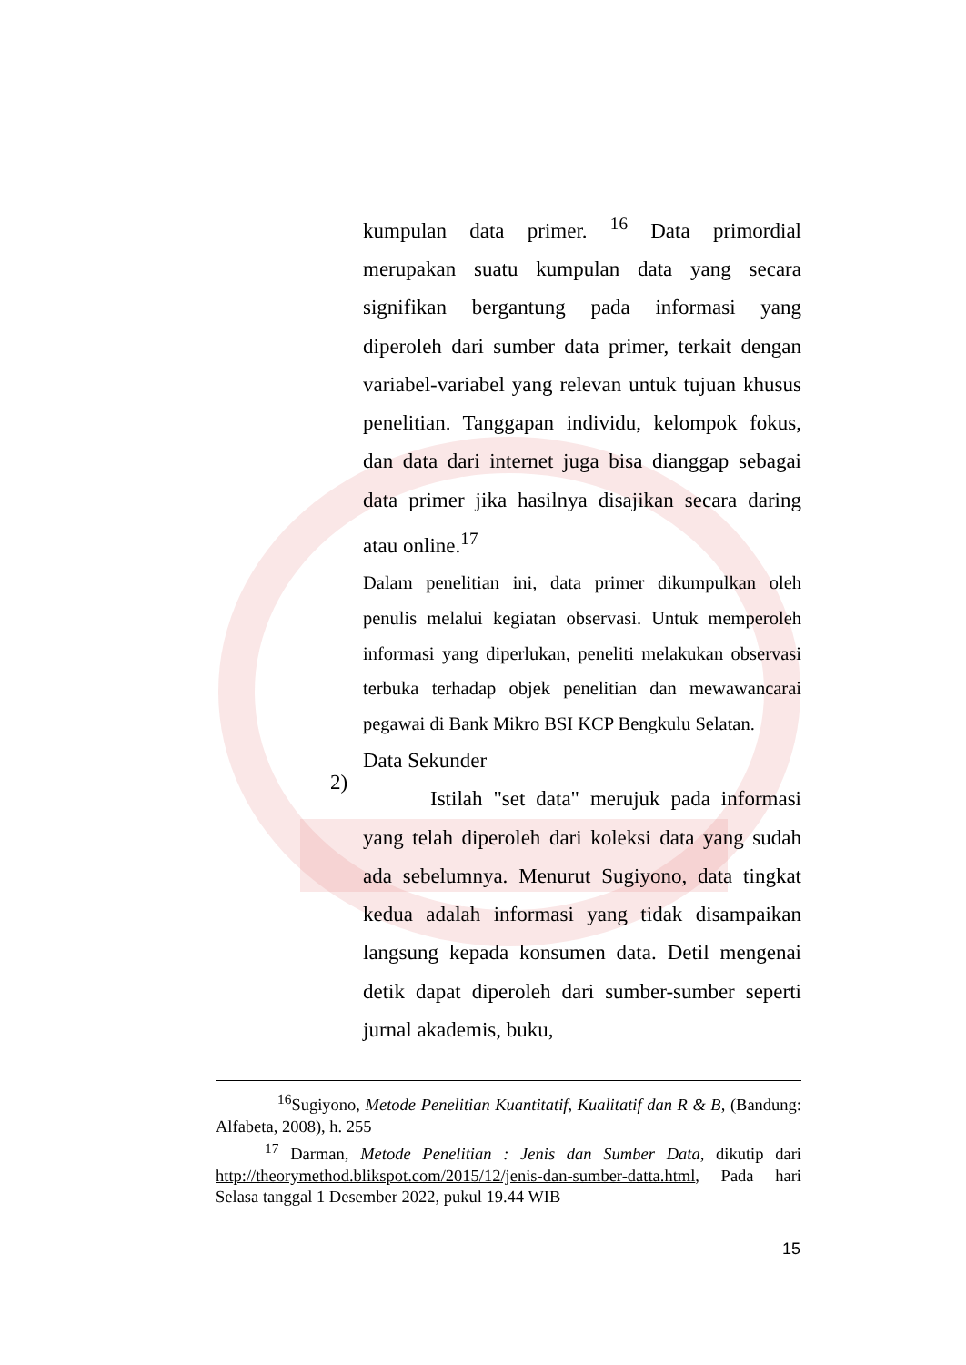kumpulan data primer. <sup>16</sup> Data primordial merupakan suatu kumpulan data yang secara signifikan bergantung pada informasi yang diperoleh dari sumber data primer, terkait dengan variabel-variabel yang relevan untuk tujuan khusus penelitian. Tanggapan individu, kelompok fokus, dan data dari internet juga bisa dianggap sebagai data primer jika hasilnya disajikan secara daring atau online.<sup>17</sup>
Dalam penelitian ini, data primer dikumpulkan oleh penulis melalui kegiatan observasi. Untuk memperoleh informasi yang diperlukan, peneliti melakukan observasi terbuka terhadap objek penelitian dan mewawancarai pegawai di Bank Mikro BSI KCP Bengkulu Selatan.
Data Sekunder
Istilah "set data" merujuk pada informasi yang telah diperoleh dari koleksi data yang sudah ada sebelumnya. Menurut Sugiyono, data tingkat kedua adalah informasi yang tidak disampaikan langsung kepada konsumen data. Detil mengenai detik dapat diperoleh dari sumber-sumber seperti jurnal akademis, buku,
2)
<sup>16</sup> Sugiyono, Metode Penelitian Kuantitatif, Kualitatif dan R & B, (Bandung: Alfabeta, 2008), h. 255
<sup>17</sup> Darman, Metode Penelitian : Jenis dan Sumber Data, dikutip dari http://theorymethod.blikspot.com/2015/12/jenis-dan-sumber-datta.html, Pada hari Selasa tanggal 1 Desember 2022, pukul 19.44 WIB
15